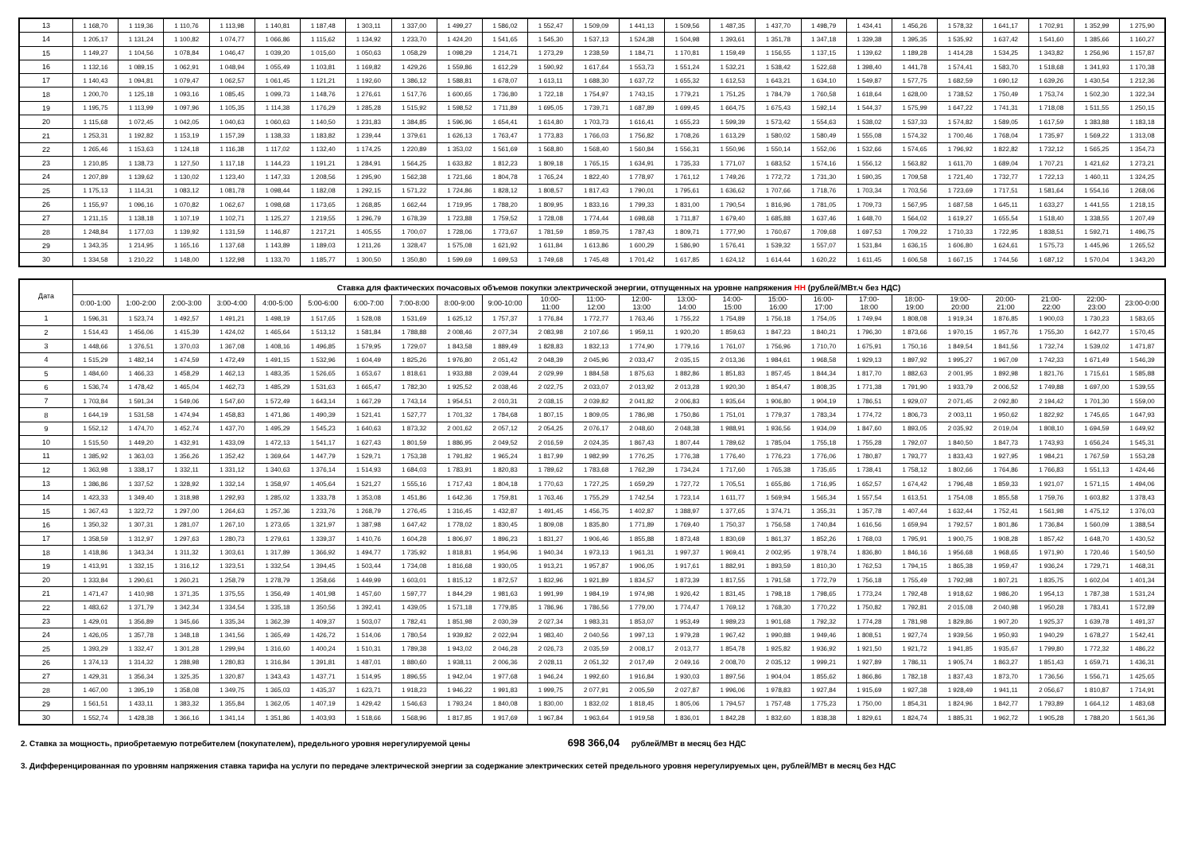| 13 | 1 168,70 | 1 119,36 | 1 110,76 | 1 113,98 | 1 140,81 | 1 187,48 | 1 303,11 | 1 337,00 | 1 499,27 | 1 586,02 | 1 552,47 | 1 509,09 | 1 441,13 | 1 509,56 | 1 487,35 | 1 437,70 | 1 498,79 | 1 434,41 | 1 456,26 | 1 578,32 | 1 641,17 | 1 702,91 | 1 352,99 | 1 275,90 |
| 14 | 1 205,17 | 1 131,24 | 1 100,82 | 1 074,77 | 1 066,86 | 1 115,62 | 1 134,92 | 1 233,70 | 1 424,20 | 1 541,65 | 1 545,30 | 1 537,13 | 1 524,38 | 1 504,98 | 1 393,61 | 1 351,78 | 1 347,18 | 1 339,38 | 1 395,35 | 1 535,92 | 1 637,42 | 1 541,60 | 1 385,66 | 1 160,27 |
| 15 | 1 149,27 | 1 104,56 | 1 078,84 | 1 046,47 | 1 039,20 | 1 015,60 | 1 050,63 | 1 058,29 | 1 098,29 | 1 214,71 | 1 273,29 | 1 238,59 | 1 184,71 | 1 170,81 | 1 159,49 | 1 156,55 | 1 137,15 | 1 139,62 | 1 189,28 | 1 414,28 | 1 534,25 | 1 343,82 | 1 256,96 | 1 157,87 |
| 16 | 1 132,16 | 1 089,15 | 1 062,91 | 1 048,94 | 1 055,49 | 1 103,81 | 1 169,82 | 1 429,26 | 1 559,86 | 1 612,29 | 1 590,92 | 1 617,64 | 1 553,73 | 1 551,24 | 1 532,21 | 1 538,42 | 1 522,68 | 1 398,40 | 1 441,78 | 1 574,41 | 1 583,70 | 1 518,68 | 1 341,93 | 1 170,38 |
| 17 | 1 140,43 | 1 094,81 | 1 079,47 | 1 062,57 | 1 061,45 | 1 121,21 | 1 192,60 | 1 386,12 | 1 588,81 | 1 678,07 | 1 613,11 | 1 688,30 | 1 637,72 | 1 655,32 | 1 612,53 | 1 643,21 | 1 634,10 | 1 549,87 | 1 577,75 | 1 682,59 | 1 690,12 | 1 639,26 | 1 430,54 | 1 212,36 |
| 18 | 1 200,70 | 1 125,18 | 1 093,16 | 1 085,45 | 1 099,73 | 1 148,76 | 1 276,61 | 1 517,76 | 1 600,65 | 1 736,80 | 1 722,18 | 1 754,97 | 1 743,15 | 1 779,21 | 1 751,25 | 1 784,79 | 1 760,58 | 1 618,64 | 1 628,00 | 1 738,52 | 1 750,49 | 1 753,74 | 1 502,30 | 1 322,34 |
| 19 | 1 195,75 | 1 113,99 | 1 097,96 | 1 105,35 | 1 114,38 | 1 176,29 | 1 285,28 | 1 515,92 | 1 598,52 | 1 711,89 | 1 695,05 | 1 739,71 | 1 687,89 | 1 699,45 | 1 664,75 | 1 675,43 | 1 592,14 | 1 544,37 | 1 575,99 | 1 647,22 | 1 741,31 | 1 718,08 | 1 511,55 | 1 250,15 |
| 20 | 1 115,68 | 1 072,45 | 1 042,05 | 1 040,63 | 1 060,63 | 1 140,50 | 1 231,83 | 1 384,85 | 1 596,96 | 1 654,41 | 1 614,80 | 1 703,73 | 1 616,41 | 1 655,23 | 1 599,39 | 1 573,42 | 1 554,63 | 1 538,02 | 1 537,33 | 1 574,82 | 1 589,05 | 1 617,59 | 1 383,88 | 1 183,18 |
| 21 | 1 253,31 | 1 192,82 | 1 153,19 | 1 157,39 | 1 138,33 | 1 183,82 | 1 239,44 | 1 379,61 | 1 626,13 | 1 763,47 | 1 773,83 | 1 766,03 | 1 756,82 | 1 708,26 | 1 613,29 | 1 580,02 | 1 580,49 | 1 555,08 | 1 574,32 | 1 700,46 | 1 768,04 | 1 735,97 | 1 569,22 | 1 313,08 |
| 22 | 1 265,46 | 1 153,63 | 1 124,18 | 1 116,38 | 1 117,02 | 1 132,40 | 1 174,25 | 1 220,89 | 1 353,02 | 1 561,69 | 1 568,80 | 1 568,40 | 1 560,84 | 1 556,31 | 1 550,96 | 1 550,14 | 1 552,06 | 1 532,66 | 1 574,65 | 1 796,92 | 1 822,82 | 1 732,12 | 1 565,25 | 1 354,73 |
| 23 | 1 210,85 | 1 138,73 | 1 127,50 | 1 117,18 | 1 144,23 | 1 191,21 | 1 284,91 | 1 564,25 | 1 633,82 | 1 812,23 | 1 809,18 | 1 765,15 | 1 634,91 | 1 735,33 | 1 771,07 | 1 683,52 | 1 574,16 | 1 556,12 | 1 563,82 | 1 611,70 | 1 689,04 | 1 707,21 | 1 421,62 | 1 273,21 |
| 24 | 1 207,89 | 1 139,62 | 1 130,02 | 1 123,40 | 1 147,33 | 1 208,56 | 1 295,90 | 1 562,38 | 1 721,66 | 1 804,78 | 1 765,24 | 1 822,40 | 1 778,97 | 1 761,12 | 1 749,26 | 1 772,72 | 1 731,30 | 1 590,35 | 1 709,58 | 1 721,40 | 1 732,77 | 1 722,13 | 1 460,11 | 1 324,25 |
| 25 | 1 175,13 | 1 114,31 | 1 083,12 | 1 081,78 | 1 098,44 | 1 182,08 | 1 292,15 | 1 571,22 | 1 724,86 | 1 828,12 | 1 808,57 | 1 817,43 | 1 790,01 | 1 795,61 | 1 636,62 | 1 707,66 | 1 718,76 | 1 703,34 | 1 703,56 | 1 723,69 | 1 717,51 | 1 581,64 | 1 554,16 | 1 268,06 |
| 26 | 1 155,97 | 1 096,16 | 1 070,82 | 1 062,67 | 1 098,68 | 1 173,65 | 1 268,85 | 1 662,44 | 1 719,95 | 1 788,20 | 1 809,95 | 1 833,16 | 1 799,33 | 1 831,00 | 1 790,54 | 1 816,96 | 1 781,05 | 1 709,73 | 1 567,95 | 1 687,58 | 1 645,11 | 1 633,27 | 1 441,55 | 1 218,15 |
| 27 | 1 211,15 | 1 138,18 | 1 107,19 | 1 102,71 | 1 125,27 | 1 219,55 | 1 296,79 | 1 678,39 | 1 723,88 | 1 759,52 | 1 728,08 | 1 774,44 | 1 698,68 | 1 711,87 | 1 679,40 | 1 685,88 | 1 637,46 | 1 648,70 | 1 564,02 | 1 619,27 | 1 655,54 | 1 518,40 | 1 338,55 | 1 207,49 |
| 28 | 1 248,84 | 1 177,03 | 1 139,92 | 1 131,59 | 1 146,87 | 1 217,21 | 1 405,55 | 1 700,07 | 1 728,06 | 1 773,67 | 1 781,59 | 1 859,75 | 1 787,43 | 1 809,71 | 1 777,90 | 1 760,67 | 1 709,68 | 1 697,53 | 1 709,22 | 1 710,33 | 1 722,95 | 1 838,51 | 1 592,71 | 1 496,75 |
| 29 | 1 343,35 | 1 214,95 | 1 165,16 | 1 137,68 | 1 143,89 | 1 189,03 | 1 211,26 | 1 328,47 | 1 575,08 | 1 621,92 | 1 611,84 | 1 613,86 | 1 600,29 | 1 586,90 | 1 576,41 | 1 539,32 | 1 557,07 | 1 531,84 | 1 636,15 | 1 606,80 | 1 624,61 | 1 575,73 | 1 445,96 | 1 265,52 |
| 30 | 1 334,58 | 1 210,22 | 1 148,00 | 1 122,98 | 1 133,70 | 1 185,77 | 1 300,50 | 1 350,80 | 1 599,69 | 1 699,53 | 1 749,68 | 1 745,48 | 1 701,42 | 1 617,85 | 1 624,12 | 1 614,44 | 1 620,22 | 1 611,45 | 1 606,58 | 1 667,15 | 1 744,56 | 1 687,12 | 1 570,04 | 1 343,20 |
| Дата | Ставка для фактических почасовых объемов покупки электрической энергии, отпущенных на уровне напряжения НН (рублей/МВт.ч без НДС) | | | | | | | | | | | | | | | | | | | | | | | |
| | 0:00-1:00 | 1:00-2:00 | 2:00-3:00 | 3:00-4:00 | 4:00-5:00 | 5:00-6:00 | 6:00-7:00 | 7:00-8:00 | 8:00-9:00 | 9:00-10:00 | 10:00- 11:00 | 11:00- 12:00 | 12:00- 13:00 | 13:00- 14:00 | 14:00- 15:00 | 15:00- 16:00 | 16:00- 17:00 | 17:00- 18:00 | 18:00- 19:00 | 19:00- 20:00 | 20:00- 21:00 | 21:00- 22:00 | 22:00- 23:00 | 23:00-0:00 |
| 1 | 1 596,31 | 1 523,74 | 1 492,57 | 1 491,21 | 1 498,19 | 1 517,65 | 1 528,08 | 1 531,69 | 1 625,12 | 1 757,37 | 1 776,84 | 1 772,77 | 1 763,46 | 1 755,22 | 1 754,89 | 1 756,18 | 1 754,05 | 1 749,94 | 1 808,08 | 1 919,34 | 1 876,85 | 1 900,03 | 1 730,23 | 1 583,65 |
| 2 | 1 514,43 | 1 456,06 | 1 415,39 | 1 424,02 | 1 465,64 | 1 513,12 | 1 581,84 | 1 788,88 | 2 008,46 | 2 077,34 | 2 083,98 | 2 107,66 | 1 959,11 | 1 920,20 | 1 859,63 | 1 847,23 | 1 840,21 | 1 796,30 | 1 873,66 | 1 970,15 | 1 957,76 | 1 755,30 | 1 642,77 | 1 570,45 |
| 3 | 1 448,66 | 1 376,51 | 1 370,03 | 1 367,08 | 1 408,16 | 1 496,85 | 1 579,95 | 1 729,07 | 1 843,58 | 1 889,49 | 1 828,83 | 1 832,13 | 1 774,90 | 1 779,16 | 1 761,07 | 1 756,96 | 1 710,70 | 1 675,91 | 1 750,16 | 1 849,54 | 1 841,56 | 1 732,74 | 1 539,02 | 1 471,87 |
| 4 | 1 515,29 | 1 482,14 | 1 474,59 | 1 472,49 | 1 491,15 | 1 532,96 | 1 604,49 | 1 825,26 | 1 976,80 | 2 051,42 | 2 048,39 | 2 045,96 | 2 033,47 | 2 035,15 | 2 013,36 | 1 984,61 | 1 968,58 | 1 929,13 | 1 897,92 | 1 995,27 | 1 967,09 | 1 742,33 | 1 671,49 | 1 546,39 |
| 5 | 1 484,60 | 1 466,33 | 1 458,29 | 1 462,13 | 1 483,35 | 1 526,65 | 1 653,67 | 1 818,61 | 1 933,88 | 2 039,44 | 2 029,99 | 1 884,58 | 1 875,63 | 1 882,86 | 1 851,83 | 1 857,45 | 1 844,34 | 1 817,70 | 1 882,63 | 2 001,95 | 1 892,98 | 1 821,76 | 1 715,61 | 1 585,88 |
| 6 | 1 536,74 | 1 478,42 | 1 465,04 | 1 462,73 | 1 485,29 | 1 531,63 | 1 665,47 | 1 782,30 | 1 925,52 | 2 038,46 | 2 022,75 | 2 033,07 | 2 013,92 | 2 013,28 | 1 920,30 | 1 854,47 | 1 808,35 | 1 771,38 | 1 791,90 | 1 933,79 | 2 006,52 | 1 749,88 | 1 697,00 | 1 539,55 |
| 7 | 1 703,84 | 1 591,34 | 1 549,06 | 1 547,60 | 1 572,49 | 1 643,14 | 1 667,29 | 1 743,14 | 1 954,51 | 2 010,31 | 2 038,15 | 2 039,82 | 2 041,82 | 2 006,83 | 1 935,64 | 1 906,80 | 1 904,19 | 1 786,51 | 1 929,07 | 2 071,45 | 2 092,80 | 2 194,42 | 1 701,30 | 1 559,00 |
| 8 | 1 644,19 | 1 531,58 | 1 474,94 | 1 458,83 | 1 471,86 | 1 490,39 | 1 521,41 | 1 527,77 | 1 701,32 | 1 784,68 | 1 807,15 | 1 809,05 | 1 786,98 | 1 750,86 | 1 751,01 | 1 779,37 | 1 783,34 | 1 774,72 | 1 806,73 | 2 003,11 | 1 950,62 | 1 822,92 | 1 745,65 | 1 647,93 |
| 9 | 1 552,12 | 1 474,70 | 1 452,74 | 1 437,70 | 1 495,29 | 1 545,23 | 1 640,63 | 1 873,32 | 2 001,62 | 2 057,12 | 2 054,25 | 2 076,17 | 2 048,60 | 2 048,38 | 1 988,91 | 1 936,56 | 1 934,09 | 1 847,60 | 1 893,05 | 2 035,92 | 2 019,04 | 1 808,10 | 1 694,59 | 1 649,92 |
| 10 | 1 515,50 | 1 449,20 | 1 432,91 | 1 433,09 | 1 472,13 | 1 541,17 | 1 627,43 | 1 801,59 | 1 886,95 | 2 049,52 | 2 016,59 | 2 024,35 | 1 867,43 | 1 807,44 | 1 789,62 | 1 785,04 | 1 755,18 | 1 755,28 | 1 792,07 | 1 840,50 | 1 847,73 | 1 743,93 | 1 656,24 | 1 545,31 |
| 11 | 1 385,92 | 1 363,03 | 1 356,26 | 1 352,42 | 1 369,64 | 1 447,79 | 1 529,71 | 1 753,38 | 1 791,82 | 1 965,24 | 1 817,99 | 1 982,99 | 1 776,25 | 1 776,38 | 1 776,40 | 1 776,23 | 1 776,06 | 1 780,87 | 1 793,77 | 1 833,43 | 1 927,95 | 1 984,21 | 1 767,59 | 1 553,28 |
| 12 | 1 363,98 | 1 338,17 | 1 332,11 | 1 331,12 | 1 340,63 | 1 376,14 | 1 514,93 | 1 684,03 | 1 783,91 | 1 820,83 | 1 789,62 | 1 783,68 | 1 762,39 | 1 734,24 | 1 717,60 | 1 765,38 | 1 735,65 | 1 738,41 | 1 758,12 | 1 802,66 | 1 764,86 | 1 766,83 | 1 551,13 | 1 424,46 |
| 13 | 1 386,86 | 1 337,52 | 1 328,92 | 1 332,14 | 1 358,97 | 1 405,64 | 1 521,27 | 1 555,16 | 1 717,43 | 1 804,18 | 1 770,63 | 1 727,25 | 1 659,29 | 1 727,72 | 1 705,51 | 1 655,86 | 1 716,95 | 1 652,57 | 1 674,42 | 1 796,48 | 1 859,33 | 1 921,07 | 1 571,15 | 1 494,06 |
| 14 | 1 423,33 | 1 349,40 | 1 318,98 | 1 292,93 | 1 285,02 | 1 333,78 | 1 353,08 | 1 451,86 | 1 642,36 | 1 759,81 | 1 763,46 | 1 755,29 | 1 742,54 | 1 723,14 | 1 611,77 | 1 569,94 | 1 565,34 | 1 557,54 | 1 613,51 | 1 754,08 | 1 855,58 | 1 759,76 | 1 603,82 | 1 378,43 |
| 15 | 1 367,43 | 1 322,72 | 1 297,00 | 1 264,63 | 1 257,36 | 1 233,76 | 1 268,79 | 1 276,45 | 1 316,45 | 1 432,87 | 1 491,45 | 1 456,75 | 1 402,87 | 1 388,97 | 1 377,65 | 1 374,71 | 1 355,31 | 1 357,78 | 1 407,44 | 1 632,44 | 1 752,41 | 1 561,98 | 1 475,12 | 1 376,03 |
| 16 | 1 350,32 | 1 307,31 | 1 281,07 | 1 267,10 | 1 273,65 | 1 321,97 | 1 387,98 | 1 647,42 | 1 778,02 | 1 830,45 | 1 809,08 | 1 835,80 | 1 771,89 | 1 769,40 | 1 750,37 | 1 756,58 | 1 740,84 | 1 616,56 | 1 659,94 | 1 792,57 | 1 801,86 | 1 736,84 | 1 560,09 | 1 388,54 |
| 17 | 1 358,59 | 1 312,97 | 1 297,63 | 1 280,73 | 1 279,61 | 1 339,37 | 1 410,76 | 1 604,28 | 1 806,97 | 1 896,23 | 1 831,27 | 1 906,46 | 1 855,88 | 1 873,48 | 1 830,69 | 1 861,37 | 1 852,26 | 1 768,03 | 1 795,91 | 1 900,75 | 1 908,28 | 1 857,42 | 1 648,70 | 1 430,52 |
| 18 | 1 418,86 | 1 343,34 | 1 311,32 | 1 303,61 | 1 317,89 | 1 366,92 | 1 494,77 | 1 735,92 | 1 818,81 | 1 954,96 | 1 940,34 | 1 973,13 | 1 961,31 | 1 997,37 | 1 969,41 | 2 002,95 | 1 978,74 | 1 836,80 | 1 846,16 | 1 956,68 | 1 968,65 | 1 971,90 | 1 720,46 | 1 540,50 |
| 19 | 1 413,91 | 1 332,15 | 1 316,12 | 1 323,51 | 1 332,54 | 1 394,45 | 1 503,44 | 1 734,08 | 1 816,68 | 1 930,05 | 1 913,21 | 1 957,87 | 1 906,05 | 1 917,61 | 1 882,91 | 1 893,59 | 1 810,30 | 1 762,53 | 1 794,15 | 1 865,38 | 1 959,47 | 1 936,24 | 1 729,71 | 1 468,31 |
| 20 | 1 333,84 | 1 290,61 | 1 260,21 | 1 258,79 | 1 278,79 | 1 358,66 | 1 449,99 | 1 603,01 | 1 815,12 | 1 872,57 | 1 832,96 | 1 921,89 | 1 834,57 | 1 873,39 | 1 817,55 | 1 791,58 | 1 772,79 | 1 756,18 | 1 755,49 | 1 792,98 | 1 807,21 | 1 835,75 | 1 602,04 | 1 401,34 |
| 21 | 1 471,47 | 1 410,98 | 1 371,35 | 1 375,55 | 1 356,49 | 1 401,98 | 1 457,60 | 1 597,77 | 1 844,29 | 1 981,63 | 1 991,99 | 1 984,19 | 1 974,98 | 1 926,42 | 1 831,45 | 1 798,18 | 1 798,65 | 1 773,24 | 1 792,48 | 1 918,62 | 1 986,20 | 1 954,13 | 1 787,38 | 1 531,24 |
| 22 | 1 483,62 | 1 371,79 | 1 342,34 | 1 334,54 | 1 335,18 | 1 350,56 | 1 392,41 | 1 439,05 | 1 571,18 | 1 779,85 | 1 786,96 | 1 786,56 | 1 779,00 | 1 774,47 | 1 769,12 | 1 768,30 | 1 770,22 | 1 750,82 | 1 792,81 | 2 015,08 | 2 040,98 | 1 950,28 | 1 783,41 | 1 572,89 |
| 23 | 1 429,01 | 1 356,89 | 1 345,66 | 1 335,34 | 1 362,39 | 1 409,37 | 1 503,07 | 1 782,41 | 1 851,98 | 2 030,39 | 2 027,34 | 1 983,31 | 1 853,07 | 1 953,49 | 1 989,23 | 1 901,68 | 1 792,32 | 1 774,28 | 1 781,98 | 1 829,86 | 1 907,20 | 1 925,37 | 1 639,78 | 1 491,37 |
| 24 | 1 426,05 | 1 357,78 | 1 348,18 | 1 341,56 | 1 365,49 | 1 426,72 | 1 514,06 | 1 780,54 | 1 939,82 | 2 022,94 | 1 983,40 | 2 040,56 | 1 997,13 | 1 979,28 | 1 967,42 | 1 990,88 | 1 949,46 | 1 808,51 | 1 927,74 | 1 939,56 | 1 950,93 | 1 940,29 | 1 678,27 | 1 542,41 |
| 25 | 1 393,29 | 1 332,47 | 1 301,28 | 1 299,94 | 1 316,60 | 1 400,24 | 1 510,31 | 1 789,38 | 1 943,02 | 2 046,28 | 2 026,73 | 2 035,59 | 2 008,17 | 2 013,77 | 1 854,78 | 1 925,82 | 1 936,92 | 1 921,50 | 1 921,72 | 1 941,85 | 1 935,67 | 1 799,80 | 1 772,32 | 1 486,22 |
| 26 | 1 374,13 | 1 314,32 | 1 288,98 | 1 280,83 | 1 316,84 | 1 391,81 | 1 487,01 | 1 880,60 | 1 938,11 | 2 006,36 | 2 028,11 | 2 051,32 | 2 017,49 | 2 049,16 | 2 008,70 | 2 035,12 | 1 999,21 | 1 927,89 | 1 786,11 | 1 905,74 | 1 863,27 | 1 851,43 | 1 659,71 | 1 436,31 |
| 27 | 1 429,31 | 1 356,34 | 1 325,35 | 1 320,87 | 1 343,43 | 1 437,71 | 1 514,95 | 1 896,55 | 1 942,04 | 1 977,68 | 1 946,24 | 1 992,60 | 1 916,84 | 1 930,03 | 1 897,56 | 1 904,04 | 1 855,62 | 1 866,86 | 1 782,18 | 1 837,43 | 1 873,70 | 1 736,56 | 1 556,71 | 1 425,65 |
| 28 | 1 467,00 | 1 395,19 | 1 358,08 | 1 349,75 | 1 365,03 | 1 435,37 | 1 623,71 | 1 918,23 | 1 946,22 | 1 991,83 | 1 999,75 | 2 077,91 | 2 005,59 | 2 027,87 | 1 996,06 | 1 978,83 | 1 927,84 | 1 915,69 | 1 927,38 | 1 928,49 | 1 941,11 | 2 056,67 | 1 810,87 | 1 714,91 |
| 29 | 1 561,51 | 1 433,11 | 1 383,32 | 1 355,84 | 1 362,05 | 1 407,19 | 1 429,42 | 1 546,63 | 1 793,24 | 1 840,08 | 1 830,00 | 1 832,02 | 1 818,45 | 1 805,06 | 1 794,57 | 1 757,48 | 1 775,23 | 1 750,00 | 1 854,31 | 1 824,96 | 1 842,77 | 1 793,89 | 1 664,12 | 1 483,68 |
| 30 | 1 552,74 | 1 428,38 | 1 366,16 | 1 341,14 | 1 351,86 | 1 403,93 | 1 518,66 | 1 568,96 | 1 817,85 | 1 917,69 | 1 967,84 | 1 963,64 | 1 919,58 | 1 836,01 | 1 842,28 | 1 832,60 | 1 838,38 | 1 829,61 | 1 824,74 | 1 885,31 | 1 962,72 | 1 905,28 | 1 788,20 | 1 561,36 |
2. Ставка за мощность, приобретаемую потребителем (покупателем), предельного уровня нерегулируемой цены 698 366,04 рублей/МВт в месяц без НДС
3. Дифференцированная по уровням напряжения ставка тарифа на услуги по передаче электрической энергии за содержание электрических сетей предельного уровня нерегулируемых цен, рублей/МВт в месяц без НДС